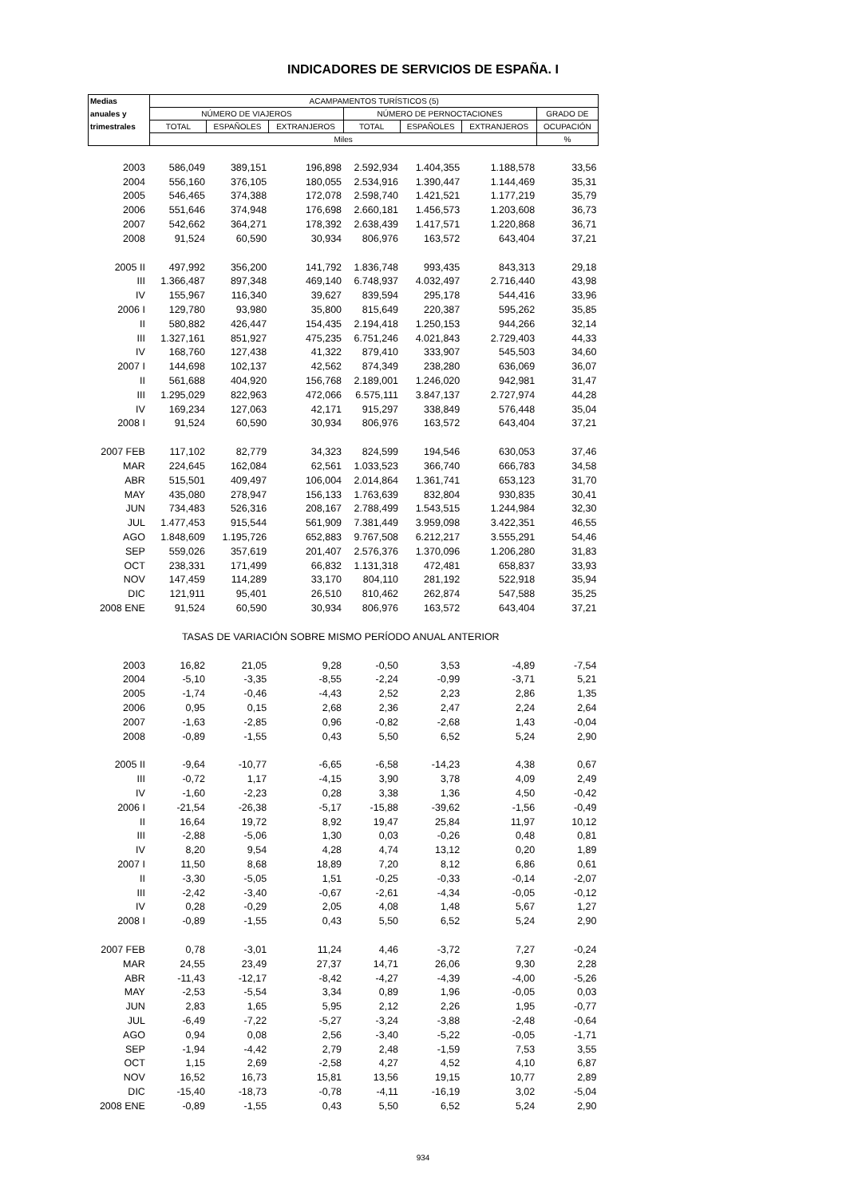INDICADORES DE SERVICIOS DE ESPAÑA. I
| Medias | ACAMPAMENTOS TURÍSTICOS (5) | | | | | | |
| --- | --- | --- | --- | --- | --- | --- | --- |
| anuales y | NÚMERO DE VIAJEROS | | | NÚMERO DE PERNOCTACIONES | | | GRADO DE |
| trimestrales | TOTAL | ESPAÑOLES | EXTRANJEROS | TOTAL | ESPAÑOLES | EXTRANJEROS | OCUPACIÓN |
| | Miles | | | | | | % |
| 2003 | 586,049 | 389,151 | 196,898 | 2.592,934 | 1.404,355 | 1.188,578 | 33,56 |
| 2004 | 556,160 | 376,105 | 180,055 | 2.534,916 | 1.390,447 | 1.144,469 | 35,31 |
| 2005 | 546,465 | 374,388 | 172,078 | 2.598,740 | 1.421,521 | 1.177,219 | 35,79 |
| 2006 | 551,646 | 374,948 | 176,698 | 2.660,181 | 1.456,573 | 1.203,608 | 36,73 |
| 2007 | 542,662 | 364,271 | 178,392 | 2.638,439 | 1.417,571 | 1.220,868 | 36,71 |
| 2008 | 91,524 | 60,590 | 30,934 | 806,976 | 163,572 | 643,404 | 37,21 |
| 2005 II | 497,992 | 356,200 | 141,792 | 1.836,748 | 993,435 | 843,313 | 29,18 |
| III | 1.366,487 | 897,348 | 469,140 | 6.748,937 | 4.032,497 | 2.716,440 | 43,98 |
| IV | 155,967 | 116,340 | 39,627 | 839,594 | 295,178 | 544,416 | 33,96 |
| 2006 I | 129,780 | 93,980 | 35,800 | 815,649 | 220,387 | 595,262 | 35,85 |
| II | 580,882 | 426,447 | 154,435 | 2.194,418 | 1.250,153 | 944,266 | 32,14 |
| III | 1.327,161 | 851,927 | 475,235 | 6.751,246 | 4.021,843 | 2.729,403 | 44,33 |
| IV | 168,760 | 127,438 | 41,322 | 879,410 | 333,907 | 545,503 | 34,60 |
| 2007 I | 144,698 | 102,137 | 42,562 | 874,349 | 238,280 | 636,069 | 36,07 |
| II | 561,688 | 404,920 | 156,768 | 2.189,001 | 1.246,020 | 942,981 | 31,47 |
| III | 1.295,029 | 822,963 | 472,066 | 6.575,111 | 3.847,137 | 2.727,974 | 44,28 |
| IV | 169,234 | 127,063 | 42,171 | 915,297 | 338,849 | 576,448 | 35,04 |
| 2008 I | 91,524 | 60,590 | 30,934 | 806,976 | 163,572 | 643,404 | 37,21 |
| 2007 FEB | 117,102 | 82,779 | 34,323 | 824,599 | 194,546 | 630,053 | 37,46 |
| MAR | 224,645 | 162,084 | 62,561 | 1.033,523 | 366,740 | 666,783 | 34,58 |
| ABR | 515,501 | 409,497 | 106,004 | 2.014,864 | 1.361,741 | 653,123 | 31,70 |
| MAY | 435,080 | 278,947 | 156,133 | 1.763,639 | 832,804 | 930,835 | 30,41 |
| JUN | 734,483 | 526,316 | 208,167 | 2.788,499 | 1.543,515 | 1.244,984 | 32,30 |
| JUL | 1.477,453 | 915,544 | 561,909 | 7.381,449 | 3.959,098 | 3.422,351 | 46,55 |
| AGO | 1.848,609 | 1.195,726 | 652,883 | 9.767,508 | 6.212,217 | 3.555,291 | 54,46 |
| SEP | 559,026 | 357,619 | 201,407 | 2.576,376 | 1.370,096 | 1.206,280 | 31,83 |
| OCT | 238,331 | 171,499 | 66,832 | 1.131,318 | 472,481 | 658,837 | 33,93 |
| NOV | 147,459 | 114,289 | 33,170 | 804,110 | 281,192 | 522,918 | 35,94 |
| DIC | 121,911 | 95,401 | 26,510 | 810,462 | 262,874 | 547,588 | 35,25 |
| 2008 ENE | 91,524 | 60,590 | 30,934 | 806,976 | 163,572 | 643,404 | 37,21 |
| | TASAS DE VARIACIÓN SOBRE MISMO PERÍODO ANUAL ANTERIOR | | | | | | |
| 2003 | 16,82 | 21,05 | 9,28 | -0,50 | 3,53 | -4,89 | -7,54 |
| 2004 | -5,10 | -3,35 | -8,55 | -2,24 | -0,99 | -3,71 | 5,21 |
| 2005 | -1,74 | -0,46 | -4,43 | 2,52 | 2,23 | 2,86 | 1,35 |
| 2006 | 0,95 | 0,15 | 2,68 | 2,36 | 2,47 | 2,24 | 2,64 |
| 2007 | -1,63 | -2,85 | 0,96 | -0,82 | -2,68 | 1,43 | -0,04 |
| 2008 | -0,89 | -1,55 | 0,43 | 5,50 | 6,52 | 5,24 | 2,90 |
| 2005 II | -9,64 | -10,77 | -6,65 | -6,58 | -14,23 | 4,38 | 0,67 |
| III | -0,72 | 1,17 | -4,15 | 3,90 | 3,78 | 4,09 | 2,49 |
| IV | -1,60 | -2,23 | 0,28 | 3,38 | 1,36 | 4,50 | -0,42 |
| 2006 I | -21,54 | -26,38 | -5,17 | -15,88 | -39,62 | -1,56 | -0,49 |
| II | 16,64 | 19,72 | 8,92 | 19,47 | 25,84 | 11,97 | 10,12 |
| III | -2,88 | -5,06 | 1,30 | 0,03 | -0,26 | 0,48 | 0,81 |
| IV | 8,20 | 9,54 | 4,28 | 4,74 | 13,12 | 0,20 | 1,89 |
| 2007 I | 11,50 | 8,68 | 18,89 | 7,20 | 8,12 | 6,86 | 0,61 |
| II | -3,30 | -5,05 | 1,51 | -0,25 | -0,33 | -0,14 | -2,07 |
| III | -2,42 | -3,40 | -0,67 | -2,61 | -4,34 | -0,05 | -0,12 |
| IV | 0,28 | -0,29 | 2,05 | 4,08 | 1,48 | 5,67 | 1,27 |
| 2008 I | -0,89 | -1,55 | 0,43 | 5,50 | 6,52 | 5,24 | 2,90 |
| 2007 FEB | 0,78 | -3,01 | 11,24 | 4,46 | -3,72 | 7,27 | -0,24 |
| MAR | 24,55 | 23,49 | 27,37 | 14,71 | 26,06 | 9,30 | 2,28 |
| ABR | -11,43 | -12,17 | -8,42 | -4,27 | -4,39 | -4,00 | -5,26 |
| MAY | -2,53 | -5,54 | 3,34 | 0,89 | 1,96 | -0,05 | 0,03 |
| JUN | 2,83 | 1,65 | 5,95 | 2,12 | 2,26 | 1,95 | -0,77 |
| JUL | -6,49 | -7,22 | -5,27 | -3,24 | -3,88 | -2,48 | -0,64 |
| AGO | 0,94 | 0,08 | 2,56 | -3,40 | -5,22 | -0,05 | -1,71 |
| SEP | -1,94 | -4,42 | 2,79 | 2,48 | -1,59 | 7,53 | 3,55 |
| OCT | 1,15 | 2,69 | -2,58 | 4,27 | 4,52 | 4,10 | 6,87 |
| NOV | 16,52 | 16,73 | 15,81 | 13,56 | 19,15 | 10,77 | 2,89 |
| DIC | -15,40 | -18,73 | -0,78 | -4,11 | -16,19 | 3,02 | -5,04 |
| 2008 ENE | -0,89 | -1,55 | 0,43 | 5,50 | 6,52 | 5,24 | 2,90 |
934